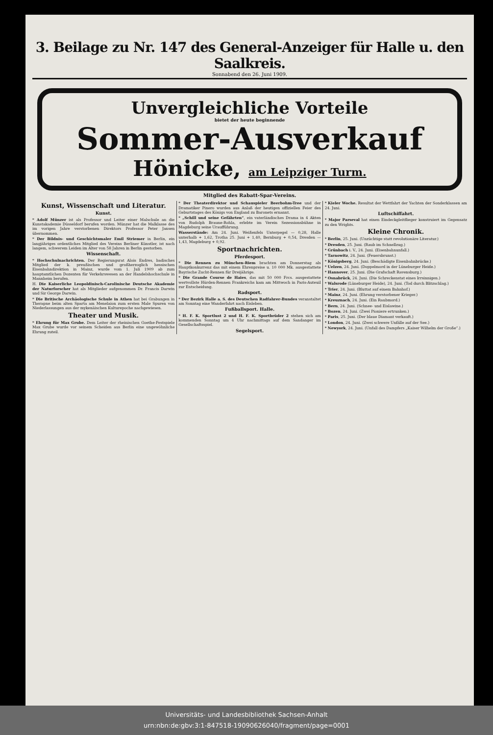3. Beilage zu Nr. 147 des General-Anzeiger für Halle u. den Saalkreis.
Sonnabend den 26. Juni 1909.
Unvergleichliche Vorteile
bietet der heute beginnende
Sommer-Ausverkauf
Hönicke, am Leipziger Turm.
Mitglied des Rabatt-Spar-Vereins.
Kunst, Wissenschaft und Literatur.
Kunst.
* Adolf Münzer ist als Professor und Leiter einer Malschule an die Kunstakademie Düsseldorf berufen worden. Münzer hat die Malklasse des im vorigen Jahre verstorbenen Direktors Professor Peter Jansen übernommen.
* Der Bildnis- und Geschichtsmaler Emil Striemer in Berlin, ein langjähriges ordentliches Mitglied des Vereins Berliner Künstler, ist nach langem, schwerem Leiden im Alter von 58 Jahren in Berlin gestorben.
Wissenschaft.
* Hochschulnachrichten. Der Regierungsrat Alois Endres, badisches Mitglied der k. preußischen und großherzoglich hessischen Eisenbahndirektion in Mainz, wurde vom 1. Juli 1909 ab zum hauptamtlichen Dozenten für Verkehrswesen an der Handelshochschule in Mannheim berufen.
H. Die Kaiserliche Leopoldinisch-Carolinische Deutsche Akademie der Naturforscher hat als Mitglieder aufgenommen Dr. Francis Darwin und Sir George Darwin.
* Die Britische Archäologische Schule in Athen hat bei Grabungen in Therapne beim alten Sparta am Menelaion zum ersten Male Spuren von Niederlassungen aus der mykenäischen Kulturepoche nachgewiesen.
Theater und Musik.
* Ehrung für Max Grube. Dem Leiter der rheinischen Goethe-Festspiele Max Grube wurde vor seinem Scheiden aus Berlin eine ungewöhnliche Ehrung zuteil.
* Der Theaterdirektor und Schauspieler Beerbohm-Tree und der Dramatiker Pinero wurden aus Anlaß der heutigen offiziellen Feier des Geburtstages des Königs von England zu Baronets ernannt.
* „Schill und seine Gefährten“, ein vaterländisches Drama in 4 Akten von Rudolph Braune-Rohla, erlebte im Verein Sezessionsbühne in Magdeburg seine Uraufführung.
Wasserstände: Am 24. Juni. Weißenfels Unterpegel — 0,28, Halle unterhalb + 1,62, Trotha 25. Juni + 1,40, Bernburg + 0,54, Dresden — 1,43, Magdeburg + 0,92.
Sportnachrichten.
Pferdesport.
* Die Rennen zu München-Riem brachten am Donnerstag als Hauptkonkurrenz das mit einem Ehrenpreise u. 10 000 Mk. ausgestattete Bayrische Zucht-Rennen für Dreijährige.
* Die Grande Course de Haies, das mit 50 000 Frcs. ausgestattete wertvollste Hürden-Rennen Frankreichs kam am Mittwoch in Paris-Auteuil zur Entscheidung.
Radsport.
* Der Bezirk Halle a. S. des Deutschen Radfahrer-Bundes veranstaltet am Sonntag eine Wanderfahrt nach Eisleben.
Fußballsport. Halle.
* H. F. K. Sportlust 2 und H. F. K. Sportbrüder 2 stehen sich am kommenden Sonntag um 4 Uhr nachmittags auf dem Sandanger im Gesellschaftsspiel.
Segelsport.
* Kieler Woche. Resultat der Wettfahrt der Yachten der Sonderklassen am 24. Juni.
Luftschiffahrt.
* Major Parseval hat einen Eindeckgleitflieger konstruiert im Gegensatz zu den Wrights.
Kleine Chronik.
* Berlin, 25. Juni. (Unzüchtige statt revolutionäre Literatur.)
* Dresden, 25. Juni. (Raub im Schnellzug.)
* Grünbach i. V., 24. Juni. (Eisenbahnunfall.)
* Tarnowitz, 24. Juni. (Feuersbrunst.)
* Königsberg, 24. Juni. (Beschädigte Eisenbahnbrücke.)
* Uelzen, 24. Juni. (Doppelmord in der Lüneburger Heide.)
* Hannover, 25. Juni. (Die Grafschaft Ravensburg.)
* Osnabrück, 24. Juni. (Die Schreckenstat eines Irrsinnigen.)
* Walsrode (Lüneburger Heide), 24. Juni. (Tod durch Blitzschlag.)
* Trier, 24. Juni. (Bluttat auf einem Bahnhof.)
* Mainz, 24. Juni. (Ehrung verstorbener Krieger.)
* Kreuznach, 24. Juni. (Ein Raubmord.)
* Bern, 24. Juni. (Schnee- und Eislawine.)
* Bozen, 24. Juni. (Zwei Pioniere ertrunken.)
* Paris, 25. Juni. (Der blaue Diamant verkauft.)
* London, 24. Juni. (Zwei schwere Unfälle auf der See.)
* Newyork, 24. Juni. (Unfall des Dampfers „Kaiser Wilhelm der Große“.)
Universitäts- und Landesbibliothek Sachsen-Anhalt
urn:nbn:de:gbv:3:1-847518-19090626040/fragment/page=0001